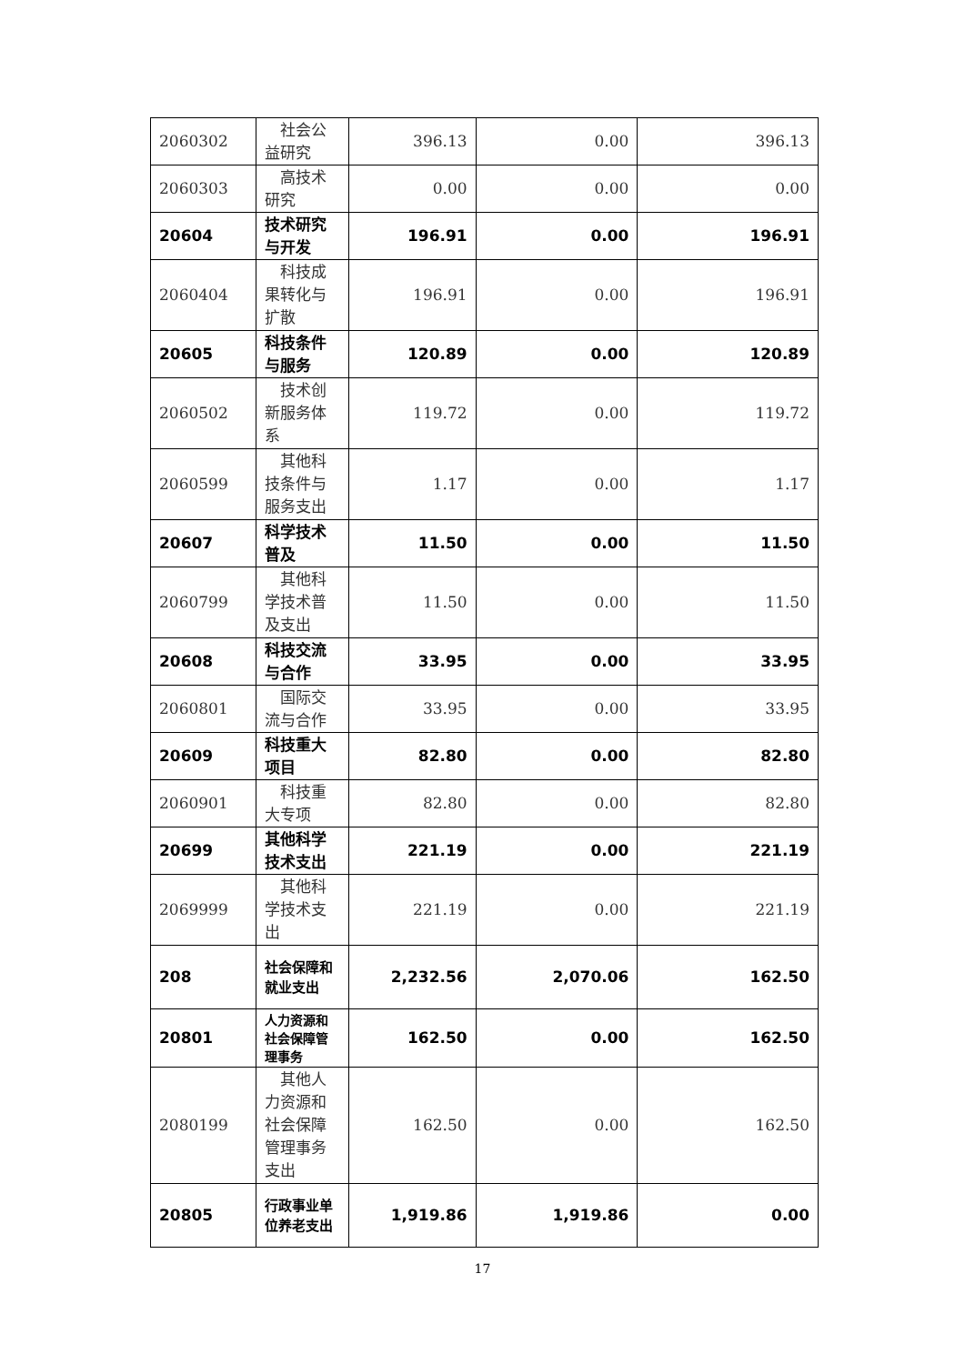| 2060302 | 社会公益研究 | 396.13 | 0.00 | 396.13 |
| 2060303 | 高技术研究 | 0.00 | 0.00 | 0.00 |
| 20604 | 技术研究与开发 | 196.91 | 0.00 | 196.91 |
| 2060404 | 科技成果转化与扩散 | 196.91 | 0.00 | 196.91 |
| 20605 | 科技条件与服务 | 120.89 | 0.00 | 120.89 |
| 2060502 | 技术创新服务体系 | 119.72 | 0.00 | 119.72 |
| 2060599 | 其他科技条件与服务支出 | 1.17 | 0.00 | 1.17 |
| 20607 | 科学技术普及 | 11.50 | 0.00 | 11.50 |
| 2060799 | 其他科学技术普及支出 | 11.50 | 0.00 | 11.50 |
| 20608 | 科技交流与合作 | 33.95 | 0.00 | 33.95 |
| 2060801 | 国际交流与合作 | 33.95 | 0.00 | 33.95 |
| 20609 | 科技重大项目 | 82.80 | 0.00 | 82.80 |
| 2060901 | 科技重大专项 | 82.80 | 0.00 | 82.80 |
| 20699 | 其他科学技术支出 | 221.19 | 0.00 | 221.19 |
| 2069999 | 其他科学技术支出 | 221.19 | 0.00 | 221.19 |
| 208 | 社会保障和就业支出 | 2,232.56 | 2,070.06 | 162.50 |
| 20801 | 人力资源和社会保障管理事务 | 162.50 | 0.00 | 162.50 |
| 2080199 | 其他人力资源和社会保障管理事务支出 | 162.50 | 0.00 | 162.50 |
| 20805 | 行政事业单位养老支出 | 1,919.86 | 1,919.86 | 0.00 |
17